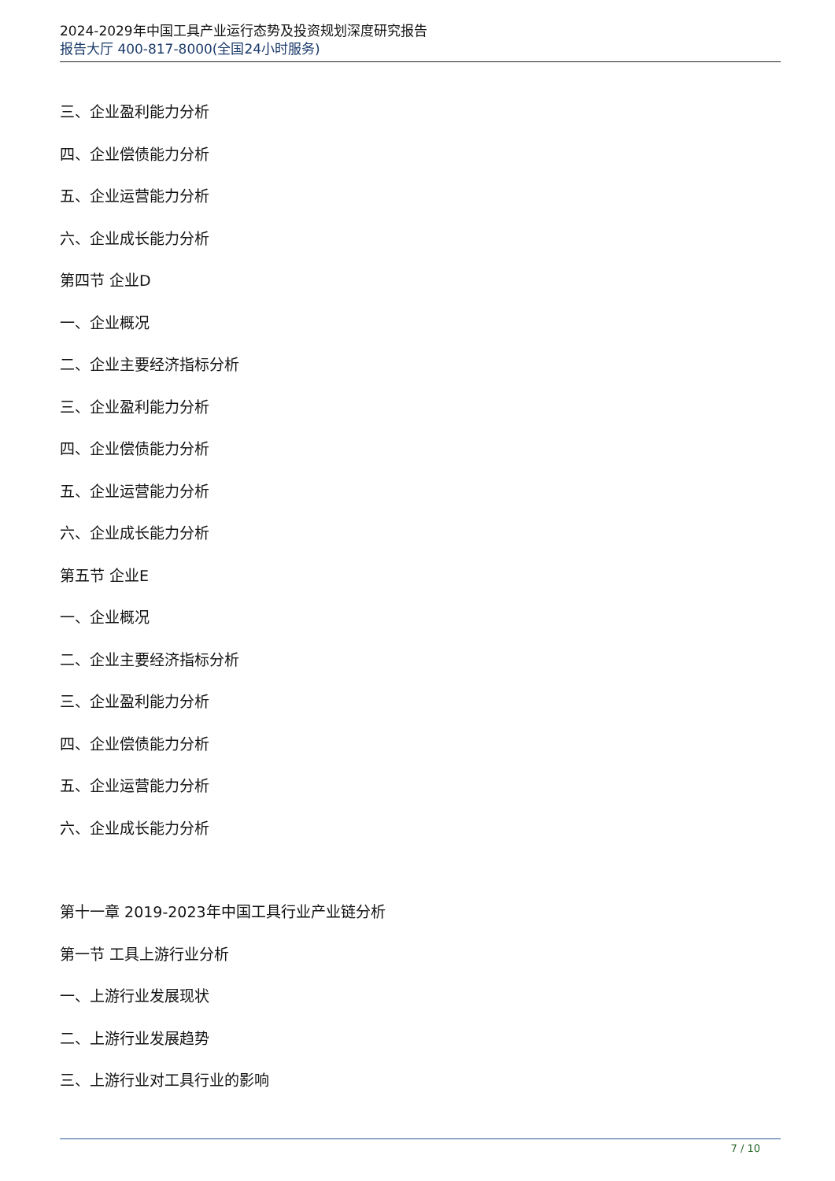2024-2029年中国工具产业运行态势及投资规划深度研究报告
报告大厅 400-817-8000(全国24小时服务)
三、企业盈利能力分析
四、企业偿债能力分析
五、企业运营能力分析
六、企业成长能力分析
第四节 企业D
一、企业概况
二、企业主要经济指标分析
三、企业盈利能力分析
四、企业偿债能力分析
五、企业运营能力分析
六、企业成长能力分析
第五节 企业E
一、企业概况
二、企业主要经济指标分析
三、企业盈利能力分析
四、企业偿债能力分析
五、企业运营能力分析
六、企业成长能力分析
第十一章 2019-2023年中国工具行业产业链分析
第一节 工具上游行业分析
一、上游行业发展现状
二、上游行业发展趋势
三、上游行业对工具行业的影响
7 / 10